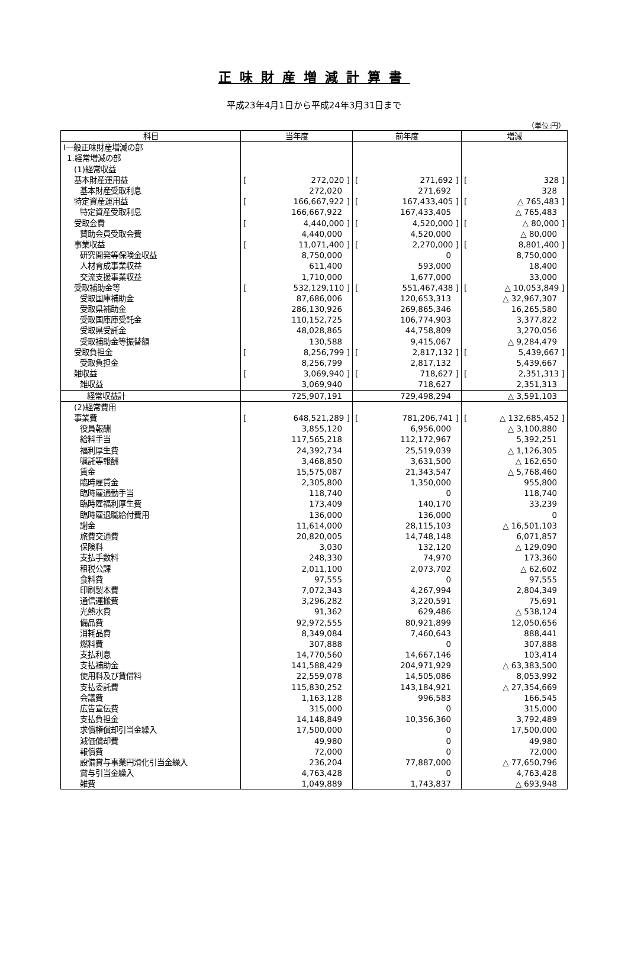正味財産増減計算書
平成23年4月1日から平成24年3月31日まで
（単位:円）
| 科目 | 当年度 | 前年度 | 増減 |
| --- | --- | --- | --- |
| Ⅰ一般正味財産増減の部 | | | |
| 1.経常増減の部 | | | |
| (1)経常収益 | | | |
| 基本財産運用益 | [ 272,020 ] | [ 271,692 ] | [ 328 ] |
| 基本財産受取利息 | 272,020 | 271,692 | 328 |
| 特定資産運用益 | [ 166,667,922 ] | [ 167,433,405 ] | [ △ 765,483 ] |
| 特定資産受取利息 | 166,667,922 | 167,433,405 | △ 765,483 |
| 受取会費 | [ 4,440,000 ] | [ 4,520,000 ] | [ △ 80,000 ] |
| 賛助会員受取会費 | 4,440,000 | 4,520,000 | △ 80,000 |
| 事業収益 | [ 11,071,400 ] | [ 2,270,000 ] | [ 8,801,400 ] |
| 研究開発等保険金収益 | 8,750,000 | 0 | 8,750,000 |
| 人材育成事業収益 | 611,400 | 593,000 | 18,400 |
| 交流支援事業収益 | 1,710,000 | 1,677,000 | 33,000 |
| 受取補助金等 | [ 532,129,110 ] | [ 551,467,438 ] | [ △ 10,053,849 ] |
| 受取国庫補助金 | 87,686,006 | 120,653,313 | △ 32,967,307 |
| 受取県補助金 | 286,130,926 | 269,865,346 | 16,265,580 |
| 受取国庫庫受託金 | 110,152,725 | 106,774,903 | 3,377,822 |
| 受取県受託金 | 48,028,865 | 44,758,809 | 3,270,056 |
| 受取補助金等振替額 | 130,588 | 9,415,067 | △ 9,284,479 |
| 受取負担金 | [ 8,256,799 ] | [ 2,817,132 ] | [ 5,439,667 ] |
| 受取負担金 | 8,256,799 | 2,817,132 | 5,439,667 |
| 雑収益 | [ 3,069,940 ] | [ 718,627 ] | [ 2,351,313 ] |
| 雑収益 | 3,069,940 | 718,627 | 2,351,313 |
| 経常収益計 | 725,907,191 | 729,498,294 | △ 3,591,103 |
| (2)経常費用 | | | |
| 事業費 | [ 648,521,289 ] | [ 781,206,741 ] | [ △ 132,685,452 ] |
| 役員報酬 | 3,855,120 | 6,956,000 | △ 3,100,880 |
| 給料手当 | 117,565,218 | 112,172,967 | 5,392,251 |
| 福利厚生費 | 24,392,734 | 25,519,039 | △ 1,126,305 |
| 嘱託等報酬 | 3,468,850 | 3,631,500 | △ 162,650 |
| 賃金 | 15,575,087 | 21,343,547 | △ 5,768,460 |
| 臨時雇賃金 | 2,305,800 | 1,350,000 | 955,800 |
| 臨時雇通勤手当 | 118,740 | 0 | 118,740 |
| 臨時雇福利厚生費 | 173,409 | 140,170 | 33,239 |
| 臨時雇退職給付費用 | 136,000 | 136,000 | 0 |
| 謝金 | 11,614,000 | 28,115,103 | △ 16,501,103 |
| 旅費交通費 | 20,820,005 | 14,748,148 | 6,071,857 |
| 保険料 | 3,030 | 132,120 | △ 129,090 |
| 支払手数料 | 248,330 | 74,970 | 173,360 |
| 租税公課 | 2,011,100 | 2,073,702 | △ 62,602 |
| 食料費 | 97,555 | 0 | 97,555 |
| 印刷製本費 | 7,072,343 | 4,267,994 | 2,804,349 |
| 通信運搬費 | 3,296,282 | 3,220,591 | 75,691 |
| 光熱水費 | 91,362 | 629,486 | △ 538,124 |
| 備品費 | 92,972,555 | 80,921,899 | 12,050,656 |
| 消耗品費 | 8,349,084 | 7,460,643 | 888,441 |
| 燃料費 | 307,888 | 0 | 307,888 |
| 支払利息 | 14,770,560 | 14,667,146 | 103,414 |
| 支払補助金 | 141,588,429 | 204,971,929 | △ 63,383,500 |
| 使用料及び賃借料 | 22,559,078 | 14,505,086 | 8,053,992 |
| 支払委託費 | 115,830,252 | 143,184,921 | △ 27,354,669 |
| 会議費 | 1,163,128 | 996,583 | 166,545 |
| 広告宣伝費 | 315,000 | 0 | 315,000 |
| 支払負担金 | 14,148,849 | 10,356,360 | 3,792,489 |
| 求償権償却引当金繰入 | 17,500,000 | 0 | 17,500,000 |
| 減価償却費 | 49,980 | 0 | 49,980 |
| 報償費 | 72,000 | 0 | 72,000 |
| 設備貸与事業円滑化引当金繰入 | 236,204 | 77,887,000 | △ 77,650,796 |
| 賞与引当金繰入 | 4,763,428 | 0 | 4,763,428 |
| 雑費 | 1,049,889 | 1,743,837 | △ 693,948 |